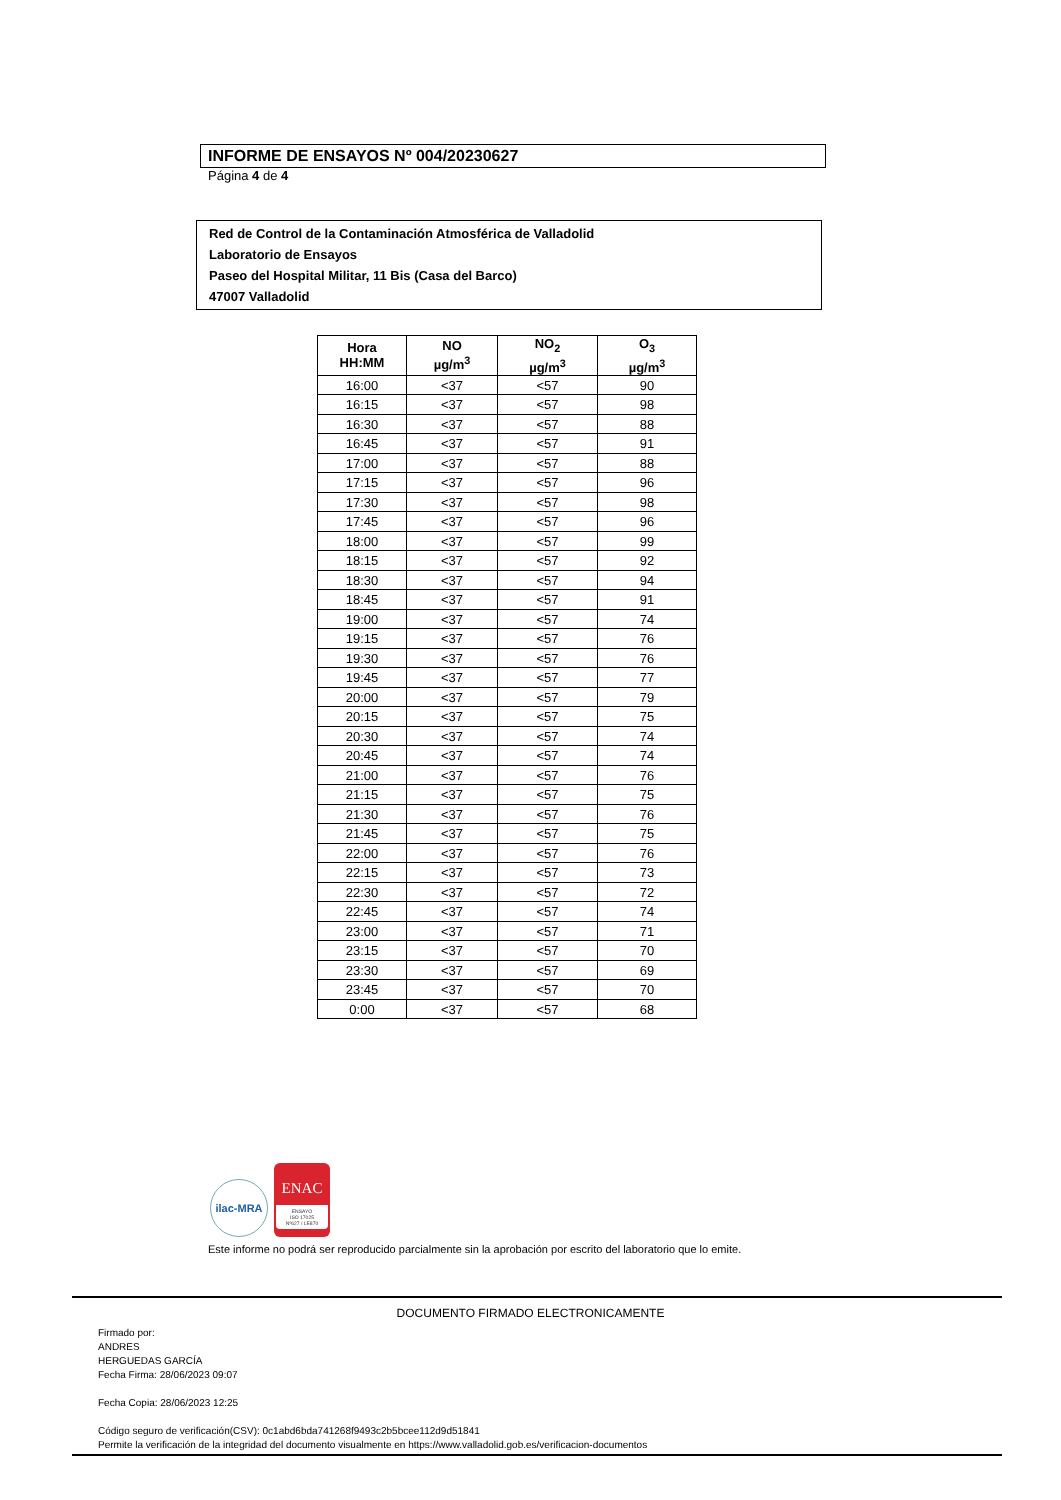INFORME DE ENSAYOS Nº 004/20230627
Página 4 de 4
Red de Control de la Contaminación Atmosférica de Valladolid
Laboratorio de Ensayos
Paseo del Hospital Militar, 11 Bis (Casa del Barco)
47007 Valladolid
| Hora HH:MM | NO µg/m<sup>3</sup> | NO<sub>2</sub> µg/m<sup>3</sup> | O<sub>3</sub> µg/m<sup>3</sup> |
| --- | --- | --- | --- |
| 16:00 | <37 | <57 | 90 |
| 16:15 | <37 | <57 | 98 |
| 16:30 | <37 | <57 | 88 |
| 16:45 | <37 | <57 | 91 |
| 17:00 | <37 | <57 | 88 |
| 17:15 | <37 | <57 | 96 |
| 17:30 | <37 | <57 | 98 |
| 17:45 | <37 | <57 | 96 |
| 18:00 | <37 | <57 | 99 |
| 18:15 | <37 | <57 | 92 |
| 18:30 | <37 | <57 | 94 |
| 18:45 | <37 | <57 | 91 |
| 19:00 | <37 | <57 | 74 |
| 19:15 | <37 | <57 | 76 |
| 19:30 | <37 | <57 | 76 |
| 19:45 | <37 | <57 | 77 |
| 20:00 | <37 | <57 | 79 |
| 20:15 | <37 | <57 | 75 |
| 20:30 | <37 | <57 | 74 |
| 20:45 | <37 | <57 | 74 |
| 21:00 | <37 | <57 | 76 |
| 21:15 | <37 | <57 | 75 |
| 21:30 | <37 | <57 | 76 |
| 21:45 | <37 | <57 | 75 |
| 22:00 | <37 | <57 | 76 |
| 22:15 | <37 | <57 | 73 |
| 22:30 | <37 | <57 | 72 |
| 22:45 | <37 | <57 | 74 |
| 23:00 | <37 | <57 | 71 |
| 23:15 | <37 | <57 | 70 |
| 23:30 | <37 | <57 | 69 |
| 23:45 | <37 | <57 | 70 |
| 0:00 | <37 | <57 | 68 |
ilac-MRA
ENAC
ENSAYO
ISO 17025
Nº627 / LE870
Este informe no podrá ser reproducido parcialmente sin la aprobación por escrito del laboratorio que lo emite.
DOCUMENTO FIRMADO ELECTRONICAMENTE
Firmado por:
ANDRES
HERGUEDAS GARCÍA
Fecha Firma: 28/06/2023 09:07
Fecha Copia: 28/06/2023 12:25
Código seguro de verificación(CSV): 0c1abd6bda741268f9493c2b5bcee112d9d51841
Permite la verificación de la integridad del documento visualmente en https://www.valladolid.gob.es/verificacion-documentos